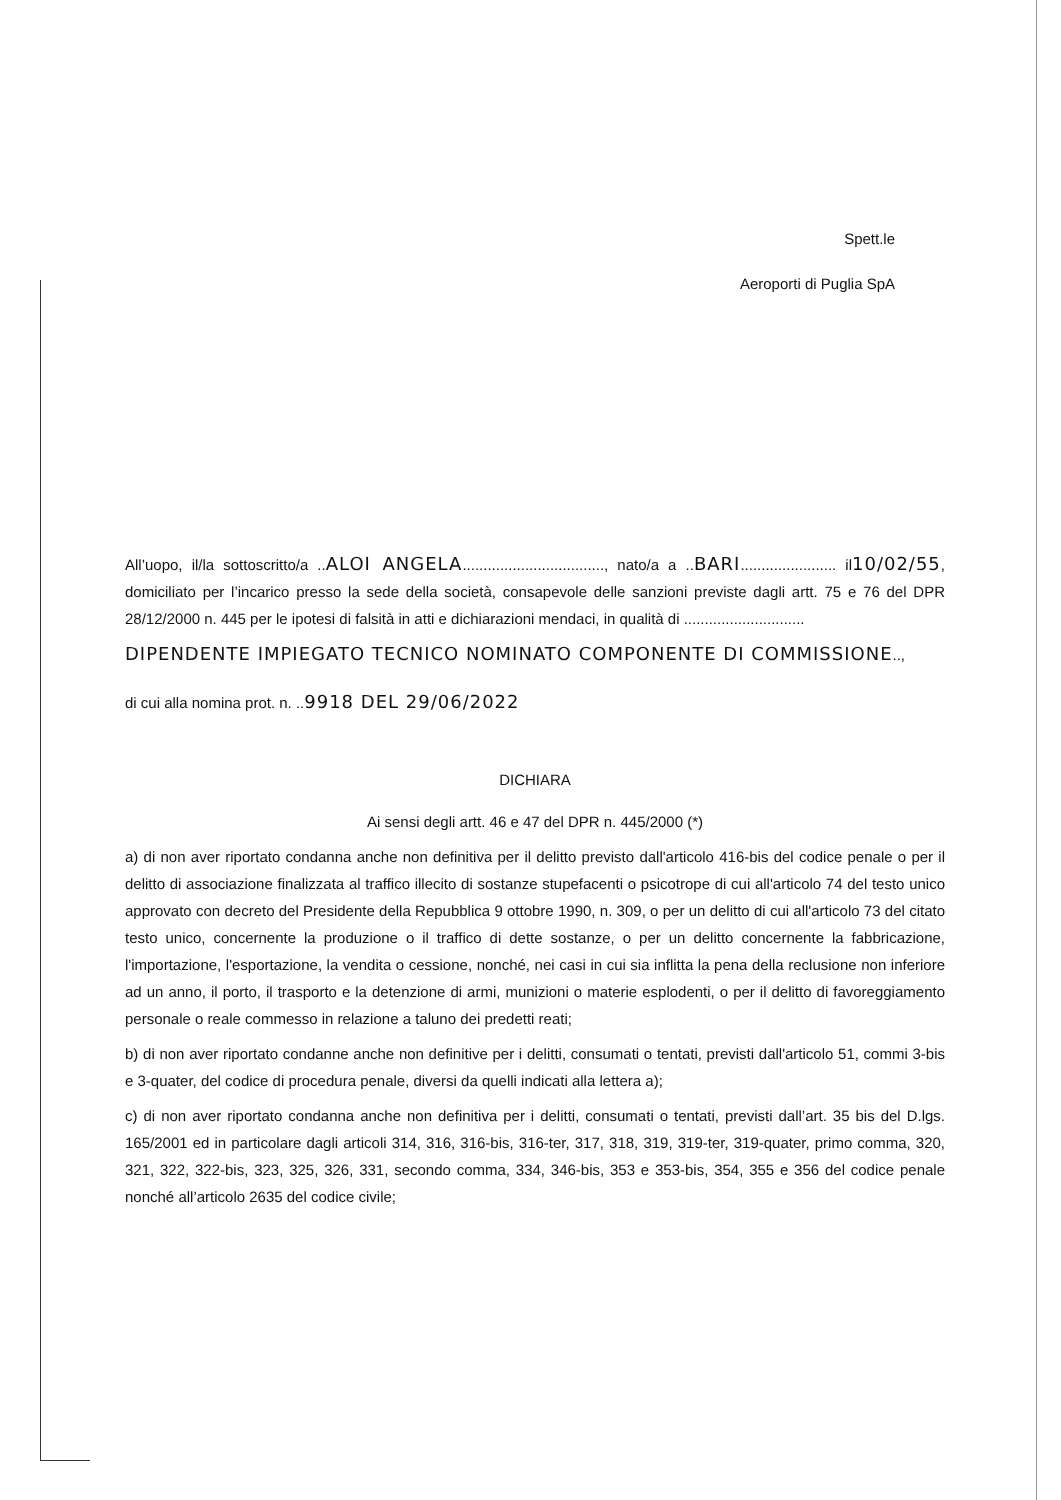Spett.le
Aeroporti di Puglia SpA
All’uopo, il/la sottoscritto/a ..ALOI ANGELA.................................., nato/a a ..BARI....................... il10/02/55, domiciliato per l’incarico presso la sede della società, consapevole delle sanzioni previste dagli artt. 75 e 76 del DPR 28/12/2000 n. 445 per le ipotesi di falsità in atti e dichiarazioni mendaci, in qualità di .............................
DIPENDENTE IMPIEGATO TECNICO NOMINATO COMPONENTE DI COMMISSIONE..,
di cui alla nomina prot. n. ..9918 DEL 29/06/2022
DICHIARA
Ai sensi degli artt. 46 e 47 del DPR n. 445/2000 (*)
a) di non aver riportato condanna anche non definitiva per il delitto previsto dall'articolo 416-bis del codice penale o per il delitto di associazione finalizzata al traffico illecito di sostanze stupefacenti o psicotrope di cui all'articolo 74 del testo unico approvato con decreto del Presidente della Repubblica 9 ottobre 1990, n. 309, o per un delitto di cui all'articolo 73 del citato testo unico, concernente la produzione o il traffico di dette sostanze, o per un delitto concernente la fabbricazione, l'importazione, l'esportazione, la vendita o cessione, nonché, nei casi in cui sia inflitta la pena della reclusione non inferiore ad un anno, il porto, il trasporto e la detenzione di armi, munizioni o materie esplodenti, o per il delitto di favoreggiamento personale o reale commesso in relazione a taluno dei predetti reati;
b) di non aver riportato condanne anche non definitive per i delitti, consumati o tentati, previsti dall'articolo 51, commi 3-bis e 3-quater, del codice di procedura penale, diversi da quelli indicati alla lettera a);
c) di non aver riportato condanna anche non definitiva per i delitti, consumati o tentati, previsti dall’art. 35 bis del D.lgs. 165/2001 ed in particolare dagli articoli 314, 316, 316-bis, 316-ter, 317, 318, 319, 319-ter, 319-quater, primo comma, 320, 321, 322, 322-bis, 323, 325, 326, 331, secondo comma, 334, 346-bis, 353 e 353-bis, 354, 355 e 356 del codice penale nonché all’articolo 2635 del codice civile;